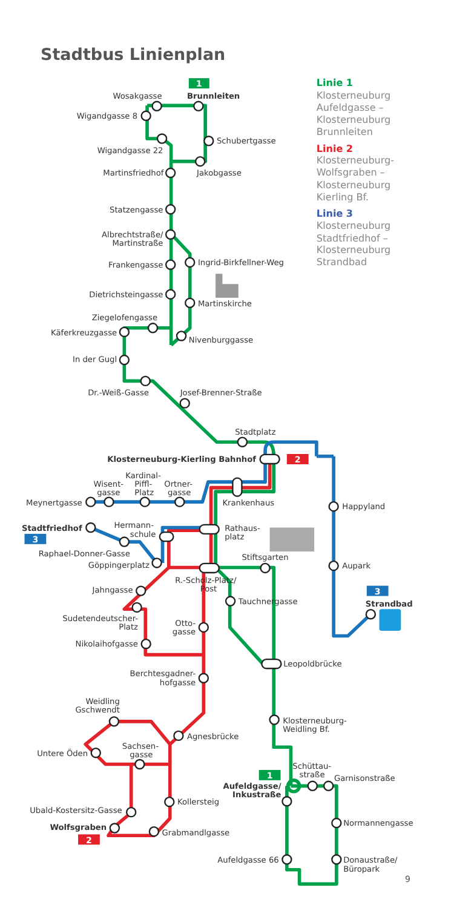Stadtbus Linienplan
1
2
3
3
1
2
Wosakgasse
Wigandgasse 8
Wigandgasse 22
Martinsfriedhof
Statzengasse
Albrechtstraße/
Martinstraße
Frankengasse
Dietrichsteingasse
Ziegelofengasse
Käferkreuzgasse
In der Gugl
Dr.-Weiß-Gasse
Klosterneuburg-Kierling Bahnhof
Meynertgasse
Stadtfriedhof
Raphael-Donner-Gasse
Göppingerplatz
Jahngasse
Sudetendeutscher-
Platz
Otto-
gasse
Nikolaihofgasse
Berchtesgadner-
hofgasse
Weidling
Gschwendt
Untere Öden
Sachsen-
gasse
Aufeldgasse/
Inkustraße
Ubald-Kostersitz-Gasse
Wolfsgraben
Aufeldgasse 66
Brunnleiten
Schubertgasse
Jakobgasse
Ingrid-Birkfellner-Weg
Martinskirche
Nivenburggasse
Josef-Brenner-Straße
Stadtplatz
Kardinal-
Wisent-
Piffl-
Ortner-
gasse
Platz
gasse
Krankenhaus
Happyland
Hermann-
schule
Rathaus-
platz
Stiftsgarten
Aupark
R.-Scholz-Platz/
Post
Tauchnergasse
Strandbad
Leopoldbrücke
Klosterneuburg-
Weidling Bf.
Agnesbrücke
Schüttau-
straße
Garnisonstraße
Kollersteig
Normannengasse
Grabmandlgasse
Donaustraße/
Büropark
Linie 1
Klosterneuburg
Aufeldgasse –
Klosterneuburg
Brunnleiten
Linie 2
Klosterneuburg-
Wolfsgraben –
Klosterneuburg
Kierling Bf.
Linie 3
Klosterneuburg
Stadtfriedhof –
Klosterneuburg
Strandbad
9